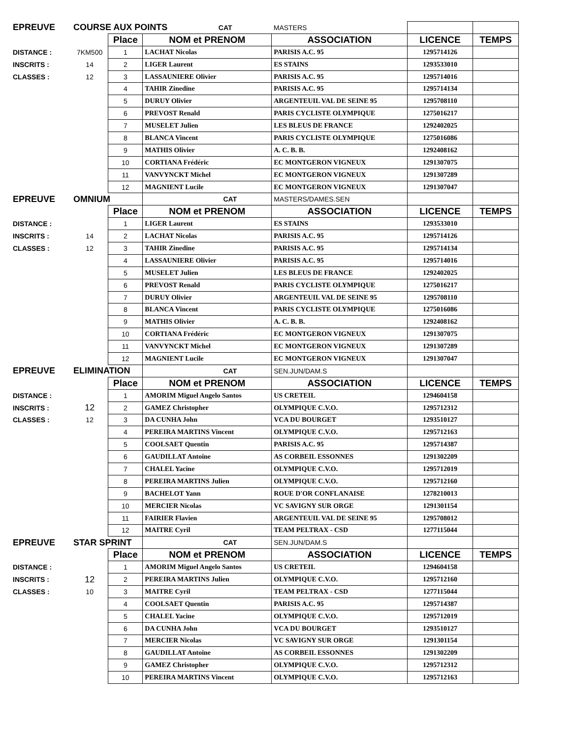| EPREUVE | COURSE AUX POINTS | | | CAT | MASTERS | | |
| | | Place | NOM et PRENOM | | ASSOCIATION | LICENCE | TEMPS |
| DISTANCE : | 7KM500 | 1 | LACHAT Nicolas | | PARISIS A.C. 95 | 1295714126 | |
| INSCRITS : | 14 | 2 | LIGER Laurent | | ES STAINS | 1293533010 | |
| CLASSES : | 12 | 3 | LASSAUNIERE Olivier | | PARISIS A.C. 95 | 1295714016 | |
| | | 4 | TAHIR Zinedine | | PARISIS A.C. 95 | 1295714134 | |
| | | 5 | DURUY Olivier | | ARGENTEUIL VAL DE SEINE 95 | 1295708110 | |
| | | 6 | PREVOST Renald | | PARIS CYCLISTE OLYMPIQUE | 1275016217 | |
| | | 7 | MUSELET Julien | | LES BLEUS DE FRANCE | 1292402025 | |
| | | 8 | BLANCA Vincent | | PARIS CYCLISTE OLYMPIQUE | 1275016086 | |
| | | 9 | MATHIS Olivier | | A. C. B. B. | 1292408162 | |
| | | 10 | CORTIANA Frédéric | | EC MONTGERON VIGNEUX | 1291307075 | |
| | | 11 | VANVYNCKT Michel | | EC MONTGERON VIGNEUX | 1291307289 | |
| | | 12 | MAGNIENT Lucile | | EC MONTGERON VIGNEUX | 1291307047 | |
| EPREUVE | OMNIUM | | CAT | | MASTERS/DAMES.SEN | | |
| | | Place | NOM et PRENOM | | ASSOCIATION | LICENCE | TEMPS |
| DISTANCE : | | 1 | LIGER Laurent | | ES STAINS | 1293533010 | |
| INSCRITS : | 14 | 2 | LACHAT Nicolas | | PARISIS A.C. 95 | 1295714126 | |
| CLASSES : | 12 | 3 | TAHIR Zinedine | | PARISIS A.C. 95 | 1295714134 | |
| | | 4 | LASSAUNIERE Olivier | | PARISIS A.C. 95 | 1295714016 | |
| | | 5 | MUSELET Julien | | LES BLEUS DE FRANCE | 1292402025 | |
| | | 6 | PREVOST Renald | | PARIS CYCLISTE OLYMPIQUE | 1275016217 | |
| | | 7 | DURUY Olivier | | ARGENTEUIL VAL DE SEINE 95 | 1295708110 | |
| | | 8 | BLANCA Vincent | | PARIS CYCLISTE OLYMPIQUE | 1275016086 | |
| | | 9 | MATHIS Olivier | | A. C. B. B. | 1292408162 | |
| | | 10 | CORTIANA Frédéric | | EC MONTGERON VIGNEUX | 1291307075 | |
| | | 11 | VANVYNCKT Michel | | EC MONTGERON VIGNEUX | 1291307289 | |
| | | 12 | MAGNIENT Lucile | | EC MONTGERON VIGNEUX | 1291307047 | |
| EPREUVE | ELIMINATION | | CAT | | SEN.JUN/DAM.S | | |
| | | Place | NOM et PRENOM | | ASSOCIATION | LICENCE | TEMPS |
| DISTANCE : | | 1 | AMORIM Miguel Angelo Santos | | US CRETEIL | 1294604158 | |
| INSCRITS : | 12 | 2 | GAMEZ Christopher | | OLYMPIQUE C.V.O. | 1295712312 | |
| CLASSES : | 12 | 3 | DA CUNHA John | | VCA DU BOURGET | 1293510127 | |
| | | 4 | PEREIRA MARTINS Vincent | | OLYMPIQUE C.V.O. | 1295712163 | |
| | | 5 | COOLSAET Quentin | | PARISIS A.C. 95 | 1295714387 | |
| | | 6 | GAUDILLAT Antoine | | AS CORBEIL ESSONNES | 1291302209 | |
| | | 7 | CHALEL Yacine | | OLYMPIQUE C.V.O. | 1295712019 | |
| | | 8 | PEREIRA MARTINS Julien | | OLYMPIQUE C.V.O. | 1295712160 | |
| | | 9 | BACHELOT Yann | | ROUE D'OR CONFLANAISE | 1278210013 | |
| | | 10 | MERCIER Nicolas | | VC SAVIGNY SUR ORGE | 1291301154 | |
| | | 11 | FAIRIER Flavien | | ARGENTEUIL VAL DE SEINE 95 | 1295708012 | |
| | | 12 | MAITRE Cyril | | TEAM PELTRAX - CSD | 1277115044 | |
| EPREUVE | STAR SPRINT | | CAT | | SEN.JUN/DAM.S | | |
| | | Place | NOM et PRENOM | | ASSOCIATION | LICENCE | TEMPS |
| DISTANCE : | | 1 | AMORIM Miguel Angelo Santos | | US CRETEIL | 1294604158 | |
| INSCRITS : | 12 | 2 | PEREIRA MARTINS Julien | | OLYMPIQUE C.V.O. | 1295712160 | |
| CLASSES : | 10 | 3 | MAITRE Cyril | | TEAM PELTRAX - CSD | 1277115044 | |
| | | 4 | COOLSAET Quentin | | PARISIS A.C. 95 | 1295714387 | |
| | | 5 | CHALEL Yacine | | OLYMPIQUE C.V.O. | 1295712019 | |
| | | 6 | DA CUNHA John | | VCA DU BOURGET | 1293510127 | |
| | | 7 | MERCIER Nicolas | | VC SAVIGNY SUR ORGE | 1291301154 | |
| | | 8 | GAUDILLAT Antoine | | AS CORBEIL ESSONNES | 1291302209 | |
| | | 9 | GAMEZ Christopher | | OLYMPIQUE C.V.O. | 1295712312 | |
| | | 10 | PEREIRA MARTINS Vincent | | OLYMPIQUE C.V.O. | 1295712163 | |